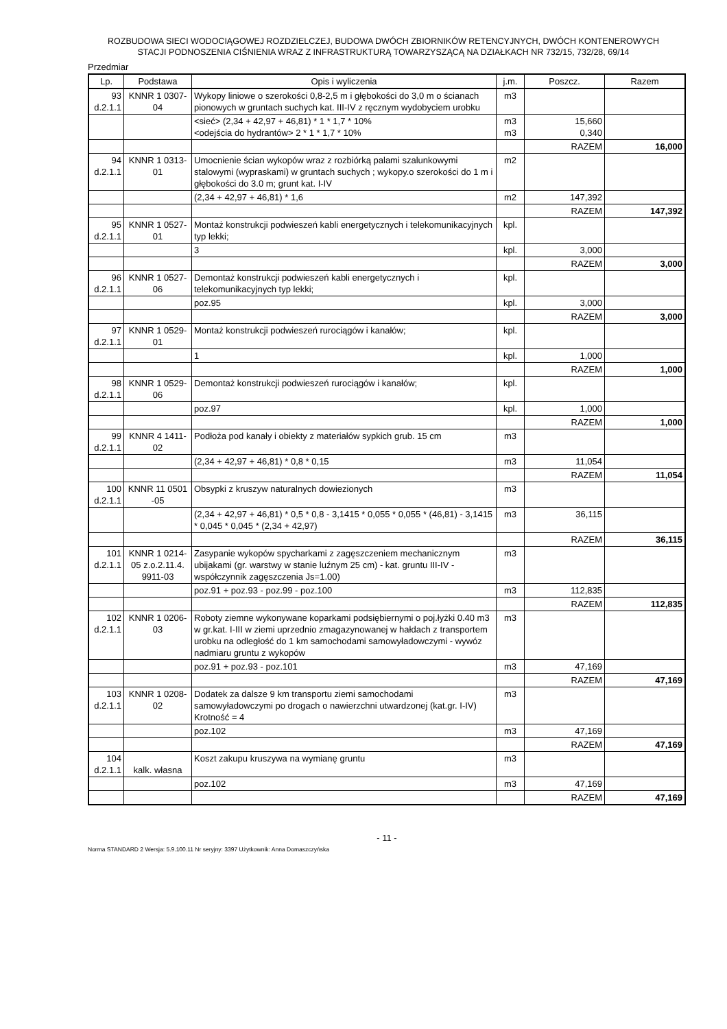ROZBUDOWA SIECI WODOCIĄGOWEJ ROZDZIELCZEJ, BUDOWA DWÓCH ZBIORNIKÓW RETENCYJNYCH, DWÓCH KONTENEROWYCH
STACJI PODNOSZENIA CIŚNIENIA WRAZ Z INFRASTRUKTURĄ TOWARZYSZĄCĄ NA DZIAŁKACH NR 732/15, 732/28, 69/14
Przedmiar
| Lp. | Podstawa | Opis i wyliczenia | j.m. | Poszcz. | Razem |
| --- | --- | --- | --- | --- | --- |
| 93 d.2.1.1 | KNNR 1 0307- 04 | Wykopy liniowe o szerokości 0,8-2,5 m i głębokości do 3,0 m o ścianach pionowych w gruntach suchych kat. III-IV z ręcznym wydobyciem urobku | m3 | | |
| | | <sieć> (2,34 + 42,97 + 46,81) * 1 * 1,7 * 10% <odejścia do hydrantów> 2 * 1 * 1,7 * 10% | m3 m3 | 15,660 0,340 | |
| | | | | RAZEM | 16,000 |
| 94 d.2.1.1 | KNNR 1 0313- 01 | Umocnienie ścian wykopów wraz z rozbiórką palami szalunkowymi stalowymi (wypraskami) w gruntach suchych ; wykopy.o szerokości do 1 m i głębokości do 3.0 m; grunt kat. I-IV | m2 | | |
| | | (2,34 + 42,97 + 46,81) * 1,6 | m2 | 147,392 | |
| | | | | RAZEM | 147,392 |
| 95 d.2.1.1 | KNNR 1 0527- 01 | Montaż konstrukcji podwieszeń kabli energetycznych i telekomunikacyjnych typ lekki; | kpl. | | |
| | | 3 | kpl. | 3,000 | |
| | | | | RAZEM | 3,000 |
| 96 d.2.1.1 | KNNR 1 0527- 06 | Demontaż konstrukcji podwieszeń kabli energetycznych i telekomunikacyjnych typ lekki; | kpl. | | |
| | | poz.95 | kpl. | 3,000 | |
| | | | | RAZEM | 3,000 |
| 97 d.2.1.1 | KNNR 1 0529- 01 | Montaż konstrukcji podwieszeń rurociągów i kanałów; | kpl. | | |
| | | 1 | kpl. | 1,000 | |
| | | | | RAZEM | 1,000 |
| 98 d.2.1.1 | KNNR 1 0529- 06 | Demontaż konstrukcji podwieszeń rurociągów i kanałów; | kpl. | | |
| | | poz.97 | kpl. | 1,000 | |
| | | | | RAZEM | 1,000 |
| 99 d.2.1.1 | KNNR 4 1411- 02 | Podłoża pod kanały i obiekty z materiałów sypkich grub. 15 cm | m3 | | |
| | | (2,34 + 42,97 + 46,81) * 0,8 * 0,15 | m3 | 11,054 | |
| | | | | RAZEM | 11,054 |
| 100 d.2.1.1 | KNNR 11 0501 -05 | Obsypki z kruszyw naturalnych dowiezionych | m3 | | |
| | | (2,34 + 42,97 + 46,81) * 0,5 * 0,8 - 3,1415 * 0,055 * 0,055 * (46,81) - 3,1415 * 0,045 * 0,045 * (2,34 + 42,97) | m3 | 36,115 | |
| | | | | RAZEM | 36,115 |
| 101 d.2.1.1 | KNNR 1 0214- 05 z.o.2.11.4. 9911-03 | Zasypanie wykopów spycharkami z zagęszczeniem mechanicznym ubijakami (gr. warstwy w stanie luźnym 25 cm) - kat. gruntu III-IV - współczynnik zagęszczenia Js=1.00) | m3 | | |
| | | poz.91 + poz.93 - poz.99 - poz.100 | m3 | 112,835 | |
| | | | | RAZEM | 112,835 |
| 102 d.2.1.1 | KNNR 1 0206- 03 | Roboty ziemne wykonywane koparkami podsiębiernymi o poj.łyżki 0.40 m3 w gr.kat. I-III w ziemi uprzednio zmagazynowanej w hałdach z transportem urobku na odległość do 1 km samochodami samowyładowczymi - wywóz nadmiaru gruntu z wykopów | m3 | | |
| | | poz.91 + poz.93 - poz.101 | m3 | 47,169 | |
| | | | | RAZEM | 47,169 |
| 103 d.2.1.1 | KNNR 1 0208- 02 | Dodatek za dalsze 9 km transportu ziemi samochodami samowyładowczymi po drogach o nawierzchni utwardzonej (kat.gr. I-IV) Krotność = 4 | m3 | | |
| | | poz.102 | m3 | 47,169 | |
| | | | | RAZEM | 47,169 |
| 104 d.2.1.1 | kalk. własna | Koszt zakupu kruszywa na wymianę gruntu | m3 | | |
| | | poz.102 | m3 | 47,169 | |
| | | | | RAZEM | 47,169 |
- 11 -
Norma STANDARD 2 Wersja: 5.9.100.11 Nr seryjny: 3397 Użytkownik: Anna Domaszczyńska